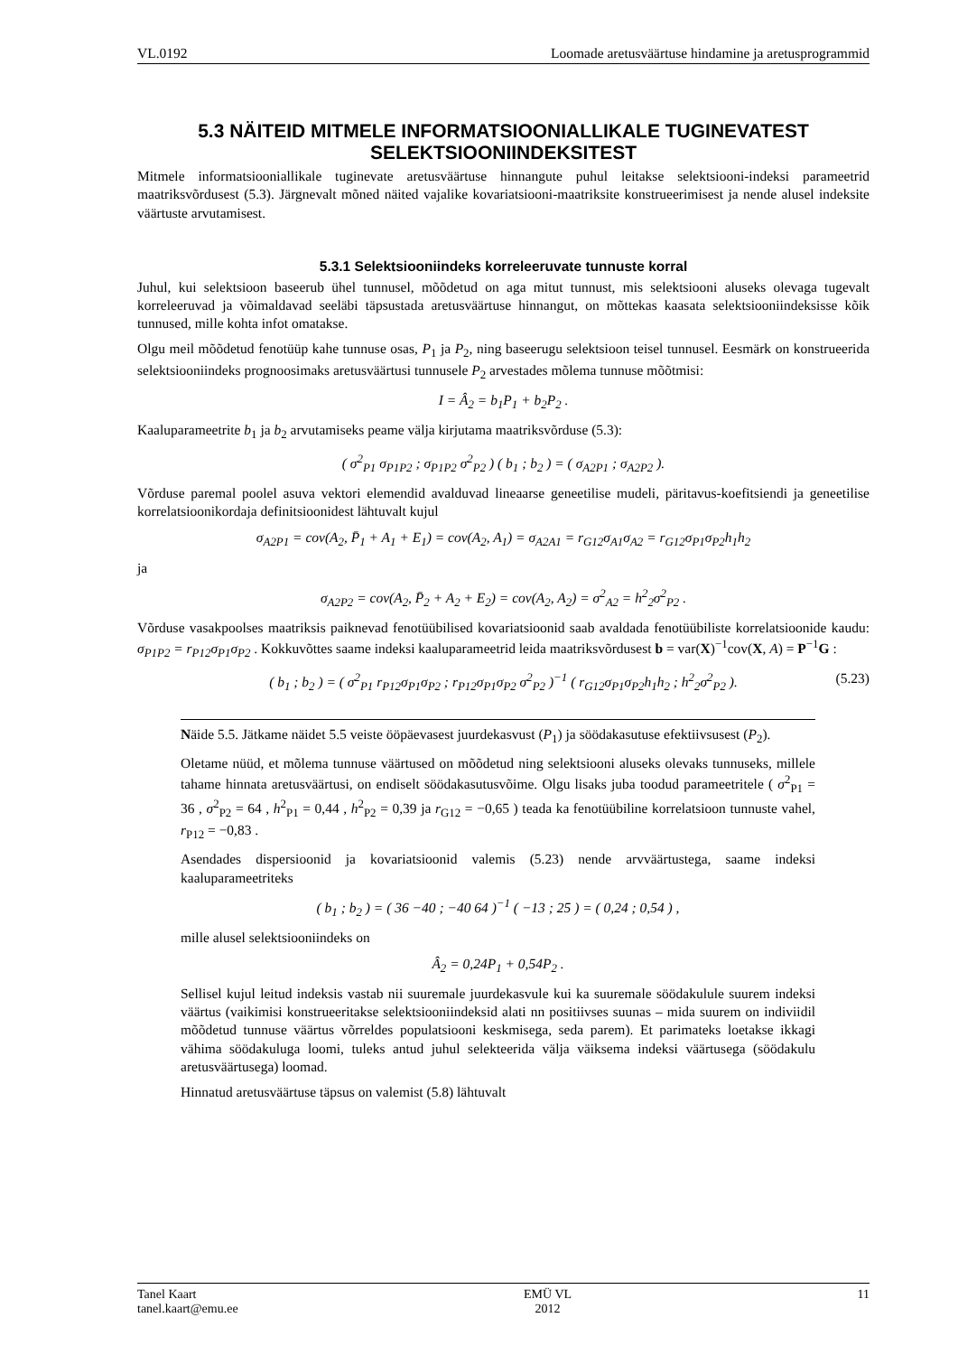VL.0192 Loomade aretusväärtuse hindamine ja aretusprogrammid
5.3 NÄITEID MITMELE INFORMATSIOONIALLIKALE TUGINEVATEST SELEKTSIOONIINDEKSITEST
Mitmele informatsiooniallikale tuginevate aretusväärtuse hinnangute puhul leitakse selektsiooni-indeksi parameetrid maatriksvõrdusest (5.3). Järgnevalt mõned näited vajalike kovariatsiooni-maatriksite konstrueerimisest ja nende alusel indeksite väärtuste arvutamisest.
5.3.1 Selektsiooniindeks korreleeruvate tunnuste korral
Juhul, kui selektsioon baseerub ühel tunnusel, mõõdetud on aga mitut tunnust, mis selektsiooni aluseks olevaga tugevalt korreleeruvad ja võimaldavad seeläbi täpsustada aretusväärtuse hinnangut, on mõttekas kaasata selektsiooniindeksisse kõik tunnused, mille kohta infot omatakse.
Olgu meil mõõdetud fenotüüp kahe tunnuse osas, P<sub>1</sub> ja P<sub>2</sub>, ning baseerugu selektsioon teisel tunnusel. Eesmärk on konstrueerida selektsiooniindeks prognoosimaks aretusväärtusi tunnusele P<sub>2</sub> arvestades mõlema tunnuse mõõtmisi:
I = Â<sub>2</sub> = b<sub>1</sub>P<sub>1</sub> + b<sub>2</sub>P<sub>2</sub> .
Kaaluparameetrite b<sub>1</sub> ja b<sub>2</sub> arvutamiseks peame välja kirjutama maatriksvõrduse (5.3):
( σ<sup>2</sup><sub>P1</sub> σ<sub>P1P2</sub> ; σ<sub>P1P2</sub> σ<sup>2</sup><sub>P2</sub> ) ( b<sub>1</sub> ; b<sub>2</sub> ) = ( σ<sub>A2P1</sub> ; σ<sub>A2P2</sub> ).
Võrduse paremal poolel asuva vektori elemendid avalduvad lineaarse geneetilise mudeli, päritavus-koefitsiendi ja geneetilise korrelatsioonikordaja definitsioonidest lähtuvalt kujul
σ<sub>A2P1</sub> = cov(A<sub>2</sub>, P̄<sub>1</sub> + A<sub>1</sub> + E<sub>1</sub>) = cov(A<sub>2</sub>, A<sub>1</sub>) = σ<sub>A2A1</sub> = r<sub>G12</sub>σ<sub>A1</sub>σ<sub>A2</sub> = r<sub>G12</sub>σ<sub>P1</sub>σ<sub>P2</sub>h<sub>1</sub>h<sub>2</sub>
ja
σ<sub>A2P2</sub> = cov(A<sub>2</sub>, P̄<sub>2</sub> + A<sub>2</sub> + E<sub>2</sub>) = cov(A<sub>2</sub>, A<sub>2</sub>) = σ<sup>2</sup><sub>A2</sub> = h<sup>2</sup><sub>2</sub>σ<sup>2</sup><sub>P2</sub> .
Võrduse vasakpoolses maatriksis paiknevad fenotüübilised kovariatsioonid saab avaldada fenotüübiliste korrelatsioonide kaudu: σ<sub>P1P2</sub> = r<sub>P12</sub>σ<sub>P1</sub>σ<sub>P2</sub> . Kokkuvõttes saame indeksi kaaluparameetrid leida maatriksvõrdusest b = var(X)<sup>−1</sup>cov(X, A) = P<sup>−1</sup>G :
( b<sub>1</sub> ; b<sub>2</sub> ) = ( σ<sup>2</sup><sub>P1</sub> r<sub>P12</sub>σ<sub>P1</sub>σ<sub>P2</sub> ; r<sub>P12</sub>σ<sub>P1</sub>σ<sub>P2</sub> σ<sup>2</sup><sub>P2</sub> )<sup>−1</sup> ( r<sub>G12</sub>σ<sub>P1</sub>σ<sub>P2</sub>h<sub>1</sub>h<sub>2</sub> ; h<sup>2</sup><sub>2</sub>σ<sup>2</sup><sub>P2</sub> ). (5.23)
Näide 5.5. Jätkame näidet 5.5 veiste ööpäevasest juurdekasvust (P<sub>1</sub>) ja söödakasutuse efektiivsusest (P<sub>2</sub>).
Oletame nüüd, et mõlema tunnuse väärtused on mõõdetud ning selektsiooni aluseks olevaks tunnuseks, millele tahame hinnata aretusväärtusi, on endiselt söödakasutusvõime. Olgu lisaks juba toodud parameetritele ( σ<sup>2</sup><sub>P1</sub> = 36 , σ<sup>2</sup><sub>P2</sub> = 64 , h<sup>2</sup><sub>P1</sub> = 0,44 , h<sup>2</sup><sub>P2</sub> = 0,39 ja r<sub>G12</sub> = −0,65 ) teada ka fenotüübiline korrelatsioon tunnuste vahel, r<sub>P12</sub> = −0,83 .
Asendades dispersioonid ja kovariatsioonid valemis (5.23) nende arvväärtustega, saame indeksi kaaluparameetriteks
( b<sub>1</sub> ; b<sub>2</sub> ) = ( 36 −40 ; −40 64 )<sup>−1</sup> ( −13 ; 25 ) = ( 0,24 ; 0,54 ) ,
mille alusel selektsiooniindeks on
Â<sub>2</sub> = 0,24P<sub>1</sub> + 0,54P<sub>2</sub> .
Sellisel kujul leitud indeksis vastab nii suuremale juurdekasvule kui ka suuremale söödakulule suurem indeksi väärtus (vaikimisi konstrueeritakse selektsiooniindeksid alati nn positiivses suunas – mida suurem on indiviidil mõõdetud tunnuse väärtus võrreldes populatsiooni keskmisega, seda parem). Et parimateks loetakse ikkagi vähima söödakuluga loomi, tuleks antud juhul selekteerida välja väiksema indeksi väärtusega (söödakulu aretusväärtusega) loomad.
Hinnatud aretusväärtuse täpsus on valemist (5.8) lähtuvalt
Tanel Kaart
tanel.kaart@emu.ee EMÜ VL
2012 11